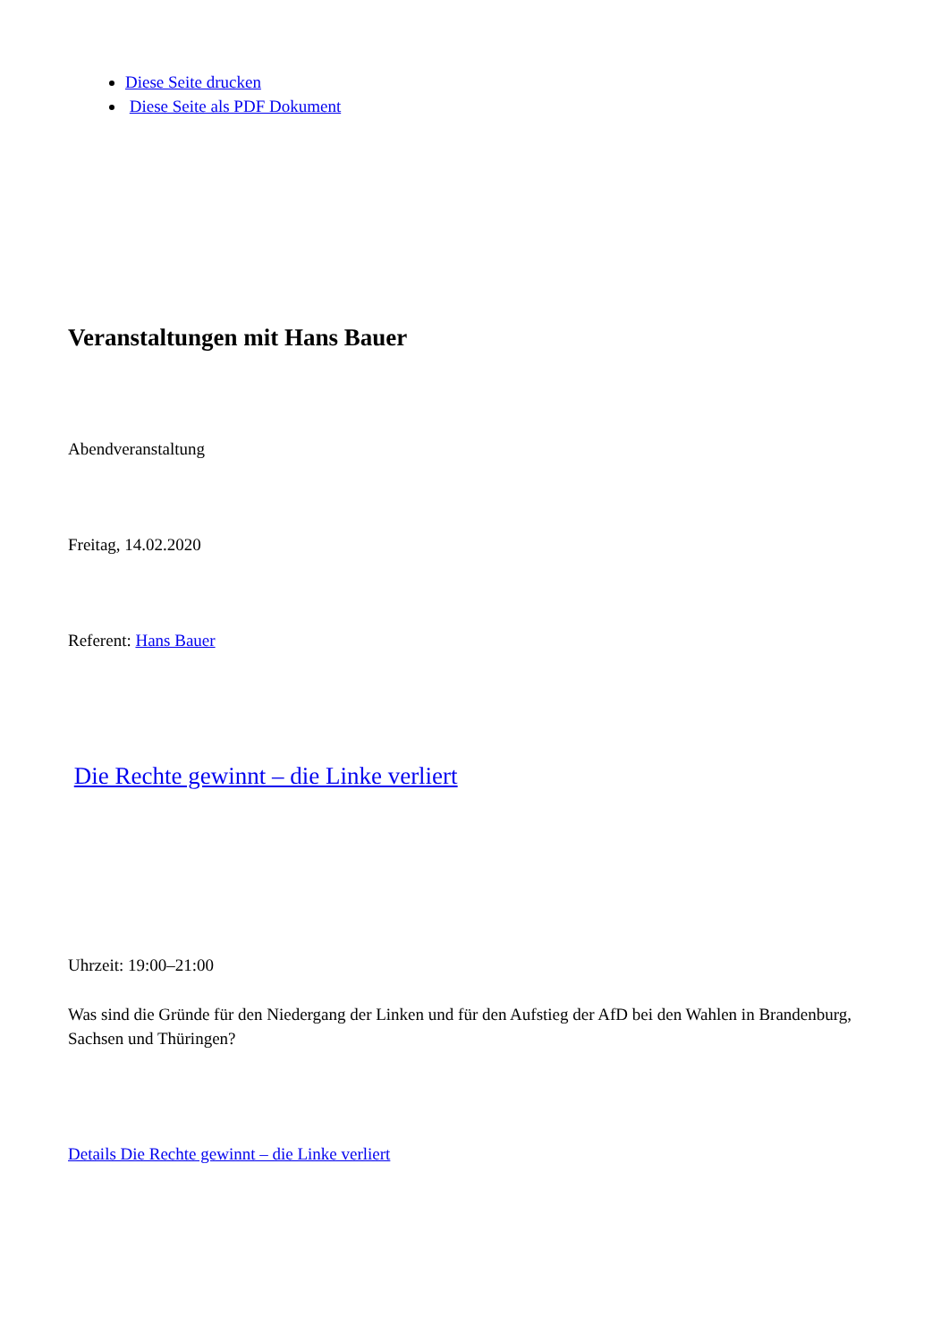Diese Seite drucken
Diese Seite als PDF Dokument
Veranstaltungen mit Hans Bauer
Abendveranstaltung
Freitag, 14.02.2020
Referent: Hans Bauer
Die Rechte gewinnt – die Linke verliert
Uhrzeit: 19:00–21:00
Was sind die Gründe für den Niedergang der Linken und für den Aufstieg der AfD bei den Wahlen in Brandenburg, Sachsen und Thüringen?
Details Die Rechte gewinnt – die Linke verliert